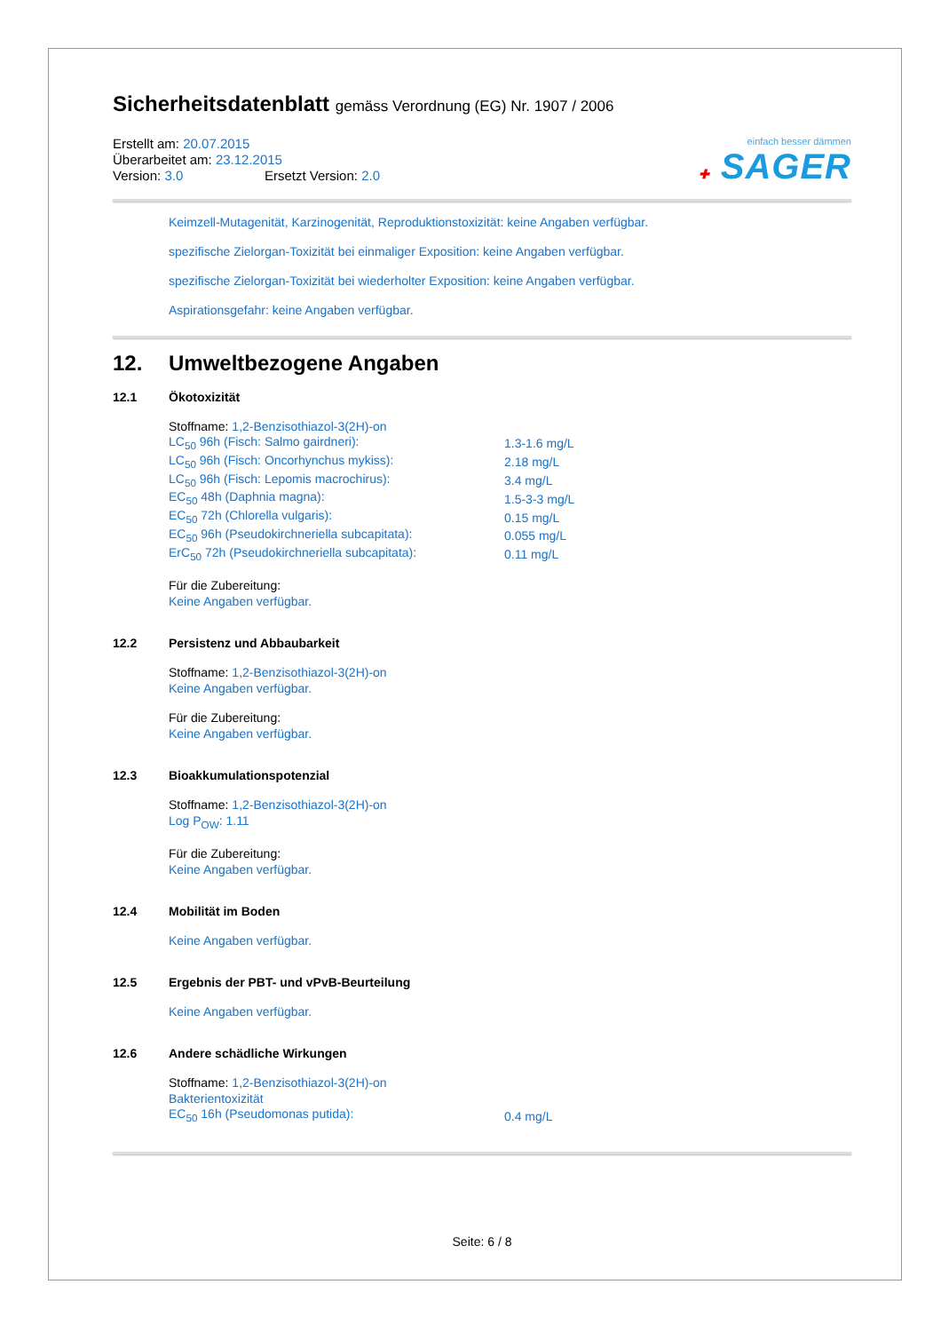Sicherheitsdatenblatt gemäss Verordnung (EG) Nr. 1907 / 2006
Erstellt am: 20.07.2015
Überarbeitet am: 23.12.2015
Version: 3.0 Ersetzt Version: 2.0
einfach besser dämmen
✚ SAGER
Keimzell-Mutagenität, Karzinogenität, Reproduktionstoxizität: keine Angaben verfügbar.
spezifische Zielorgan-Toxizität bei einmaliger Exposition: keine Angaben verfügbar.
spezifische Zielorgan-Toxizität bei wiederholter Exposition: keine Angaben verfügbar.
Aspirationsgefahr: keine Angaben verfügbar.
12. Umweltbezogene Angaben
12.1 Ökotoxizität
Stoffname: 1,2-Benzisothiazol-3(2H)-on
| LC<sub>50</sub> 96h (Fisch: Salmo gairdneri): | 1.3-1.6 mg/L |
| LC<sub>50</sub> 96h (Fisch: Oncorhynchus mykiss): | 2.18 mg/L |
| LC<sub>50</sub> 96h (Fisch: Lepomis macrochirus): | 3.4 mg/L |
| EC<sub>50</sub> 48h (Daphnia magna): | 1.5-3-3 mg/L |
| EC<sub>50</sub> 72h (Chlorella vulgaris): | 0.15 mg/L |
| EC<sub>50</sub> 96h (Pseudokirchneriella subcapitata): | 0.055 mg/L |
| ErC<sub>50</sub> 72h (Pseudokirchneriella subcapitata): | 0.11 mg/L |
Für die Zubereitung:
Keine Angaben verfügbar.
12.2 Persistenz und Abbaubarkeit
Stoffname: 1,2-Benzisothiazol-3(2H)-on
Keine Angaben verfügbar.
Für die Zubereitung:
Keine Angaben verfügbar.
12.3 Bioakkumulationspotenzial
Stoffname: 1,2-Benzisothiazol-3(2H)-on
Log P<sub>OW</sub>: 1.11
Für die Zubereitung:
Keine Angaben verfügbar.
12.4 Mobilität im Boden
Keine Angaben verfügbar.
12.5 Ergebnis der PBT- und vPvB-Beurteilung
Keine Angaben verfügbar.
12.6 Andere schädliche Wirkungen
Stoffname: 1,2-Benzisothiazol-3(2H)-on
Bakterientoxizität
| EC<sub>50</sub> 16h (Pseudomonas putida): | 0.4 mg/L |
Seite: 6 / 8